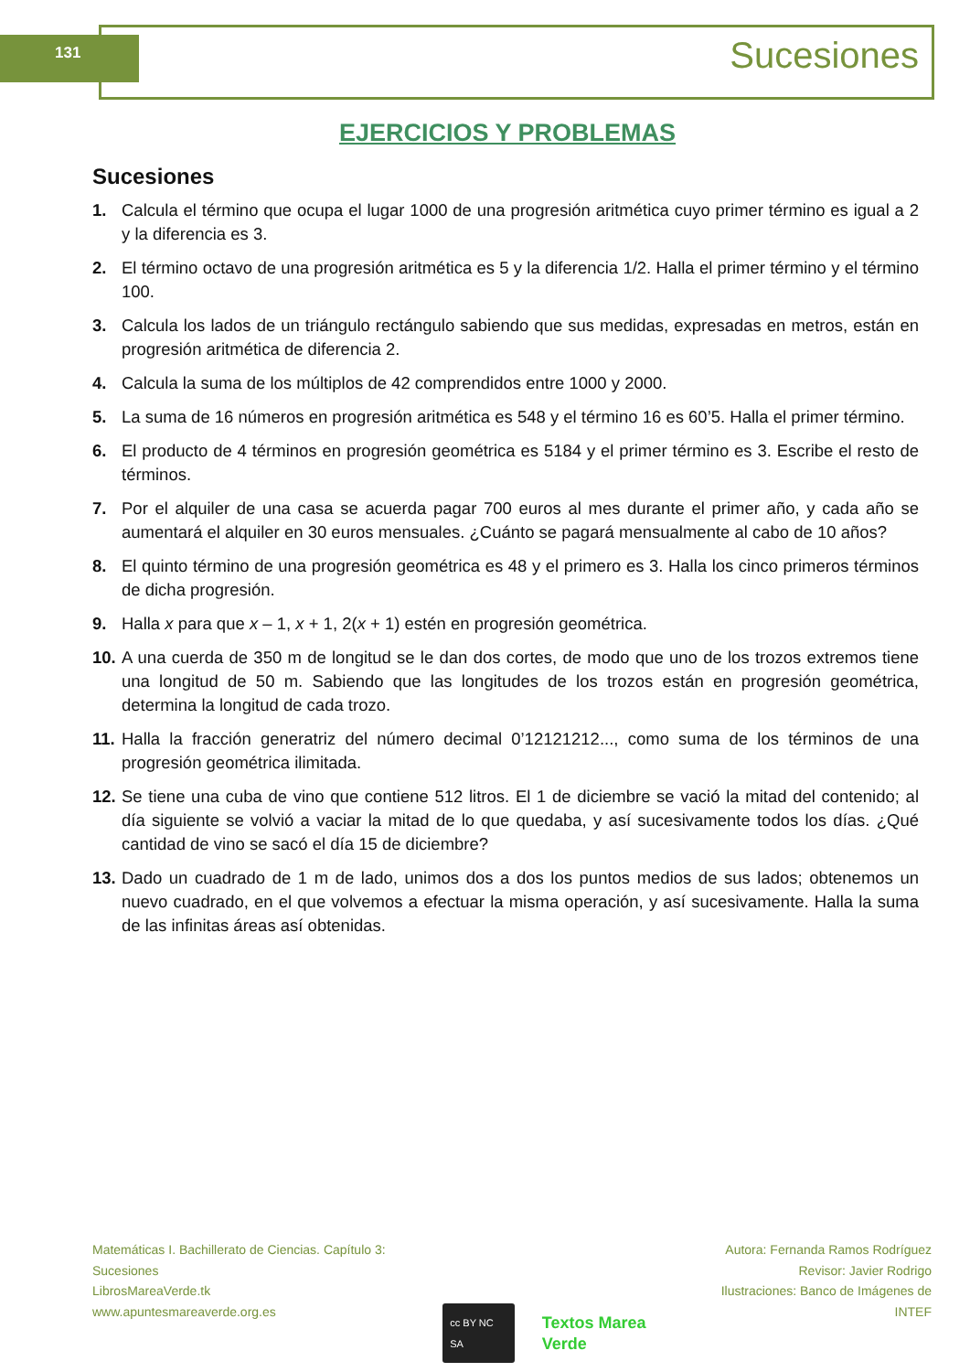131 Sucesiones
EJERCICIOS Y PROBLEMAS
Sucesiones
1. Calcula el término que ocupa el lugar 1000 de una progresión aritmética cuyo primer término es igual a 2 y la diferencia es 3.
2. El término octavo de una progresión aritmética es 5 y la diferencia 1/2. Halla el primer término y el término 100.
3. Calcula los lados de un triángulo rectángulo sabiendo que sus medidas, expresadas en metros, están en progresión aritmética de diferencia 2.
4. Calcula la suma de los múltiplos de 42 comprendidos entre 1000 y 2000.
5. La suma de 16 números en progresión aritmética es 548 y el término 16 es 60’5. Halla el primer término.
6. El producto de 4 términos en progresión geométrica es 5184 y el primer término es 3. Escribe el resto de términos.
7. Por el alquiler de una casa se acuerda pagar 700 euros al mes durante el primer año, y cada año se aumentará el alquiler en 30 euros mensuales. ¿Cuánto se pagará mensualmente al cabo de 10 años?
8. El quinto término de una progresión geométrica es 48 y el primero es 3. Halla los cinco primeros términos de dicha progresión.
9. Halla x para que x – 1, x + 1, 2(x + 1) estén en progresión geométrica.
10. A una cuerda de 350 m de longitud se le dan dos cortes, de modo que uno de los trozos extremos tiene una longitud de 50 m. Sabiendo que las longitudes de los trozos están en progresión geométrica, determina la longitud de cada trozo.
11. Halla la fracción generatriz del número decimal 0’12121212..., como suma de los términos de una progresión geométrica ilimitada.
12. Se tiene una cuba de vino que contiene 512 litros. El 1 de diciembre se vació la mitad del contenido; al día siguiente se volvió a vaciar la mitad de lo que quedaba, y así sucesivamente todos los días. ¿Qué cantidad de vino se sacó el día 15 de diciembre?
13. Dado un cuadrado de 1 m de lado, unimos dos a dos los puntos medios de sus lados; obtenemos un nuevo cuadrado, en el que volvemos a efectuar la misma operación, y así sucesivamente. Halla la suma de las infinitas áreas así obtenidas.
Matemáticas I. Bachillerato de Ciencias. Capítulo 3: Sucesiones
LibrosMareaVerde.tk
www.apuntesmareaverde.org.es
cc BY NC SA Textos Marea Verde
Autora: Fernanda Ramos Rodríguez
Revisor: Javier Rodrigo
Ilustraciones: Banco de Imágenes de INTEF